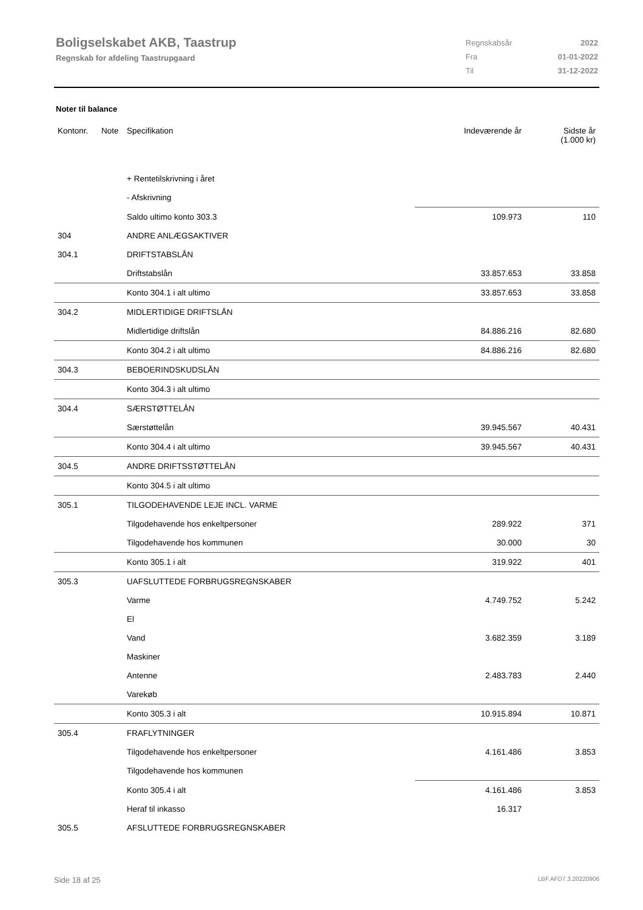Boligselskabet AKB, Taastrup
Regnskab for afdeling Taastrupgaard
| Regnskabsår | 2022 |
| Fra | 01-01-2022 |
| Til | 31-12-2022 |
Noter til balance
| Kontonr. | Note | Specifikation | Indeværende år | Sidste år (1.000 kr) |
| --- | --- | --- | --- | --- |
| | | + Rentetilskrivning i året | | |
| | | - Afskrivning | | |
| | | Saldo ultimo konto 303.3 | 109.973 | 110 |
| 304 | | ANDRE ANLÆGSAKTIVER | | |
| 304.1 | | DRIFTSTABSLÅN | | |
| | | Driftstabslån | 33.857.653 | 33.858 |
| | | Konto 304.1 i alt ultimo | 33.857.653 | 33.858 |
| 304.2 | | MIDLERTIDIGE DRIFTSLÅN | | |
| | | Midlertidige driftslån | 84.886.216 | 82.680 |
| | | Konto 304.2 i alt ultimo | 84.886.216 | 82.680 |
| 304.3 | | BEBOERINDSKUDSLÅN | | |
| | | Konto 304.3 i alt ultimo | | |
| 304.4 | | SÆRSTØTTELÅN | | |
| | | Særstøttelån | 39.945.567 | 40.431 |
| | | Konto 304.4 i alt ultimo | 39.945.567 | 40.431 |
| 304.5 | | ANDRE DRIFTSSTØTTELÅN | | |
| | | Konto 304.5 i alt ultimo | | |
| 305.1 | | TILGODEHAVENDE LEJE INCL. VARME | | |
| | | Tilgodehavende hos enkeltpersoner | 289.922 | 371 |
| | | Tilgodehavende hos kommunen | 30.000 | 30 |
| | | Konto 305.1 i alt | 319.922 | 401 |
| 305.3 | | UAFSLUTTEDE FORBRUGSREGNSKABER | | |
| | | Varme | 4.749.752 | 5.242 |
| | | El | | |
| | | Vand | 3.682.359 | 3.189 |
| | | Maskiner | | |
| | | Antenne | 2.483.783 | 2.440 |
| | | Varekøb | | |
| | | Konto 305.3 i alt | 10.915.894 | 10.871 |
| 305.4 | | FRAFLYTNINGER | | |
| | | Tilgodehavende hos enkeltpersoner | 4.161.486 | 3.853 |
| | | Tilgodehavende hos kommunen | | |
| | | Konto 305.4 i alt | 4.161.486 | 3.853 |
| | | Heraf til inkasso | 16.317 | |
| 305.5 | | AFSLUTTEDE FORBRUGSREGNSKABER | | |
Side 18 af 25 LBF.AFD7.3.20220906